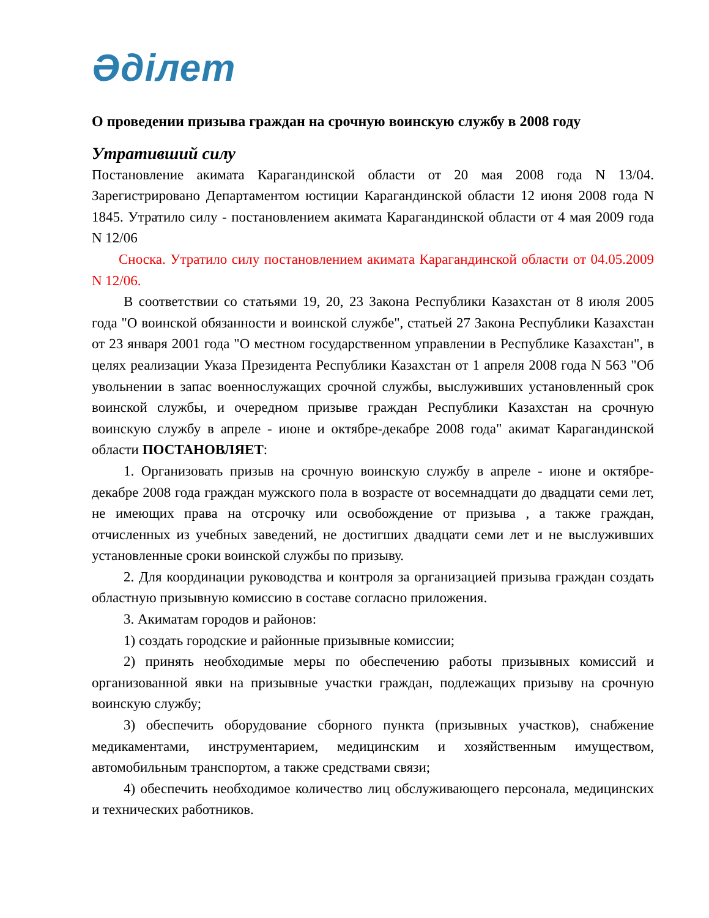Әділет
О проведении призыва граждан на срочную воинскую службу в 2008 году
Утративший силу
Постановление акимата Карагандинской области от 20 мая 2008 года N 13/04. Зарегистрировано Департаментом юстиции Карагандинской области 12 июня 2008 года N 1845. Утратило силу - постановлением акимата Карагандинской области от 4 мая 2009 года N 12/06
Сноска. Утратило силу постановлением акимата Карагандинской области от 04.05.2009 N 12/06.
В соответствии со статьями 19, 20, 23 Закона Республики Казахстан от 8 июля 2005 года "О воинской обязанности и воинской службе", статьей 27 Закона Республики Казахстан от 23 января 2001 года "О местном государственном управлении в Республике Казахстан", в целях реализации Указа Президента Республики Казахстан от 1 апреля 2008 года N 563 "Об увольнении в запас военнослужащих срочной службы, выслуживших установленный срок воинской службы, и очередном призыве граждан Республики Казахстан на срочную воинскую службу в апреле - июне и октябре-декабре 2008 года" акимат Карагандинской области ПОСТАНОВЛЯЕТ:
1. Организовать призыв на срочную воинскую службу в апреле - июне и октябре-декабре 2008 года граждан мужского пола в возрасте от восемнадцати до двадцати семи лет, не имеющих права на отсрочку или освобождение от призыва , а также граждан, отчисленных из учебных заведений, не достигших двадцати семи лет и не выслуживших установленные сроки воинской службы по призыву.
2. Для координации руководства и контроля за организацией призыва граждан создать областную призывную комиссию в составе согласно приложения.
3. Акиматам городов и районов:
1) создать городские и районные призывные комиссии;
2) принять необходимые меры по обеспечению работы призывных комиссий и организованной явки на призывные участки граждан, подлежащих призыву на срочную воинскую службу;
3) обеспечить оборудование сборного пункта (призывных участков), снабжение медикаментами, инструментарием, медицинским и хозяйственным имуществом, автомобильным транспортом, а также средствами связи;
4) обеспечить необходимое количество лиц обслуживающего персонала, медицинских и технических работников.